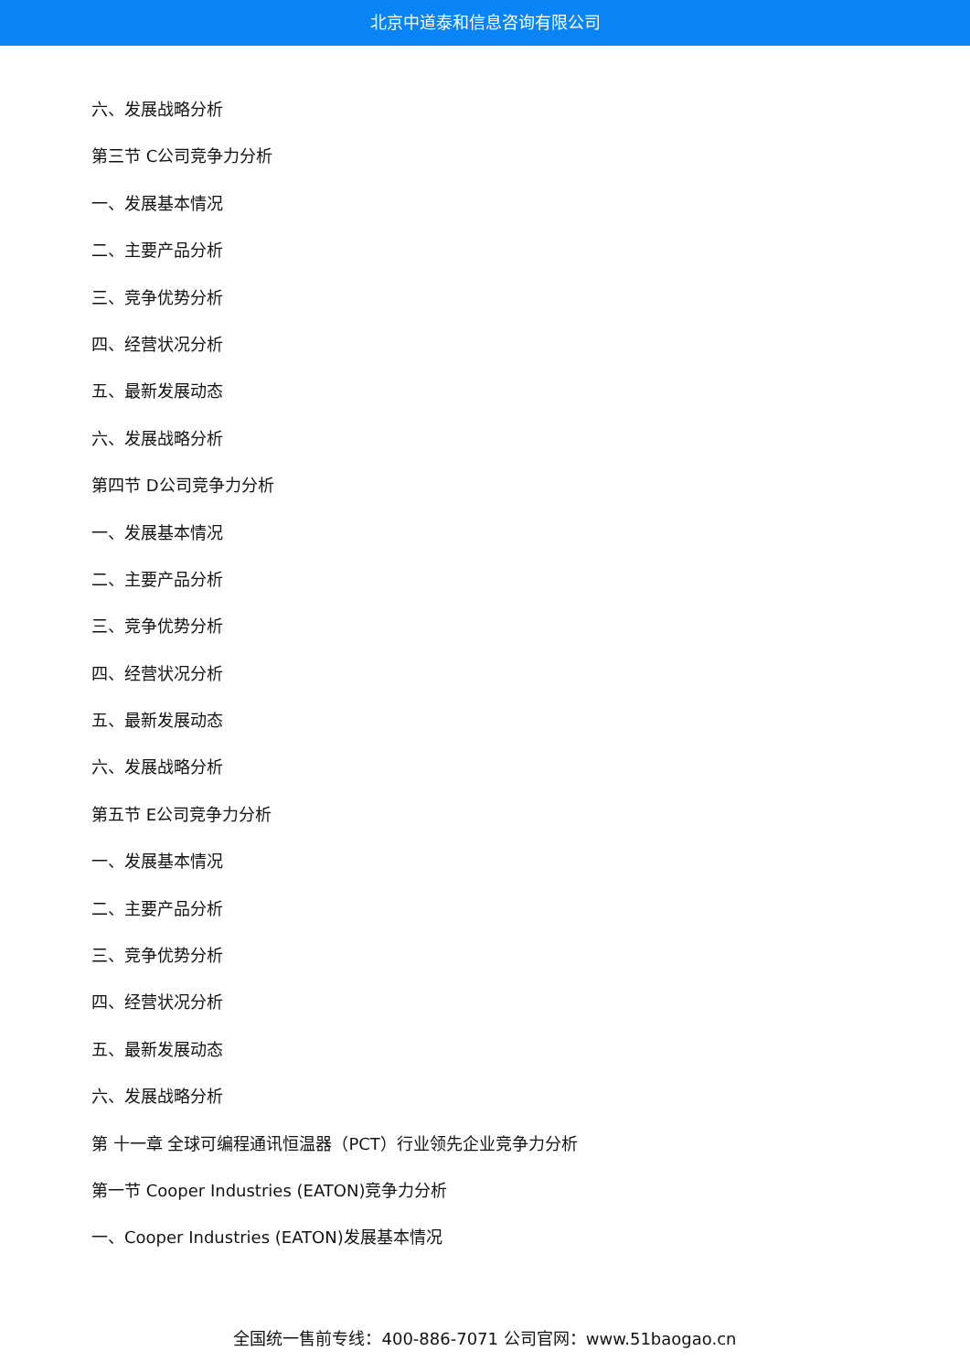北京中道泰和信息咨询有限公司
六、发展战略分析
第三节 C公司竞争力分析
一、发展基本情况
二、主要产品分析
三、竞争优势分析
四、经营状况分析
五、最新发展动态
六、发展战略分析
第四节 D公司竞争力分析
一、发展基本情况
二、主要产品分析
三、竞争优势分析
四、经营状况分析
五、最新发展动态
六、发展战略分析
第五节 E公司竞争力分析
一、发展基本情况
二、主要产品分析
三、竞争优势分析
四、经营状况分析
五、最新发展动态
六、发展战略分析
第 十一章 全球可编程通讯恒温器（PCT）行业领先企业竞争力分析
第一节 Cooper Industries (EATON)竞争力分析
一、Cooper Industries (EATON)发展基本情况
全国统一售前专线：400-886-7071 公司官网：www.51baogao.cn